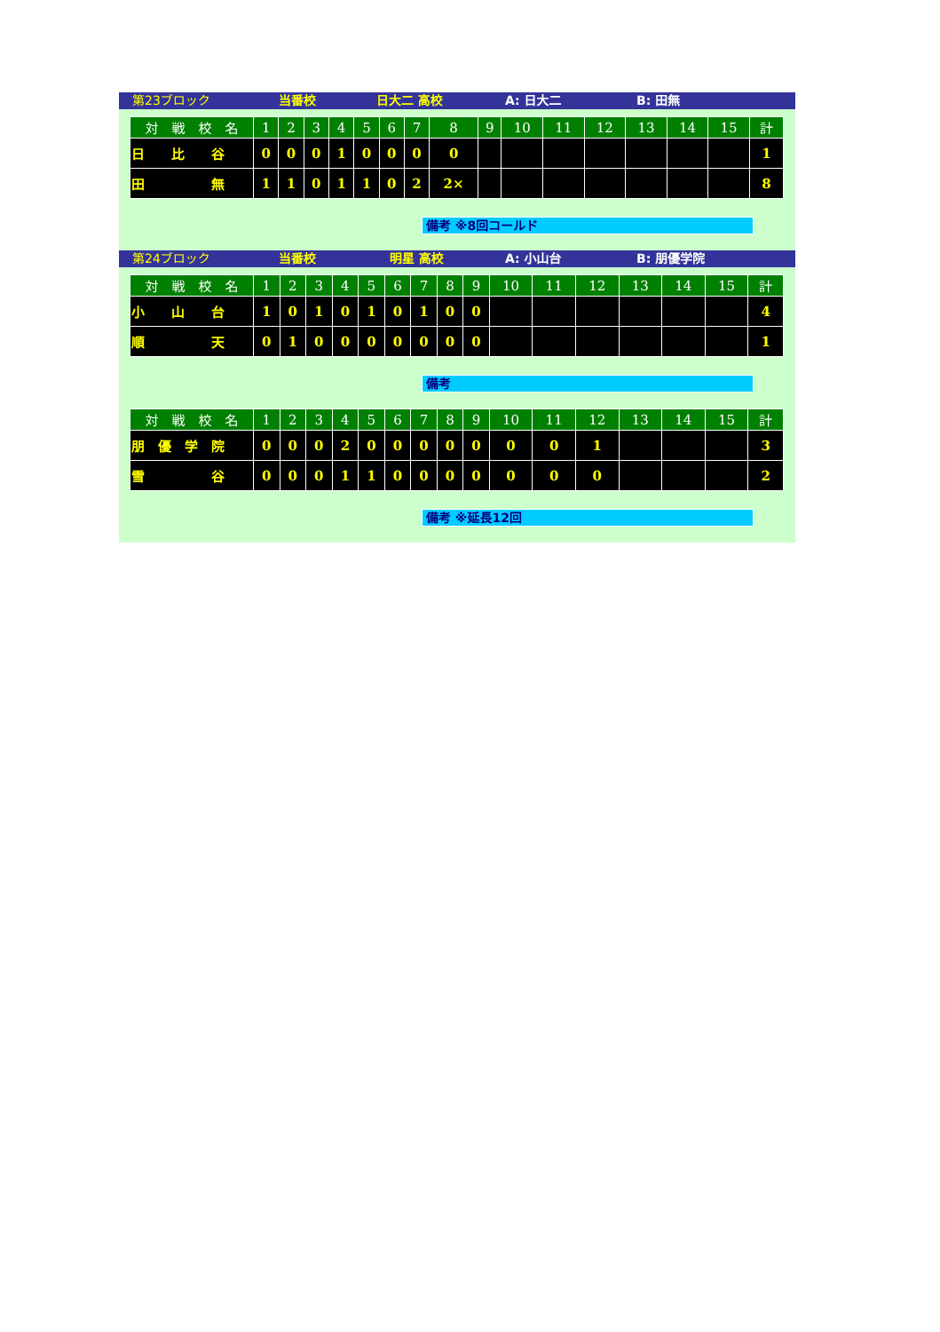第23ブロック 当番校 日大二 高校 A: 日大二 B: 田無
| 対 戦 校 名 | 1 | 2 | 3 | 4 | 5 | 6 | 7 | 8 | 9 | 10 | 11 | 12 | 13 | 14 | 15 | 計 |
| --- | --- | --- | --- | --- | --- | --- | --- | --- | --- | --- | --- | --- | --- | --- | --- | --- |
| 日 比 谷 | 0 | 0 | 0 | 1 | 0 | 0 | 0 | 0 | | | | | | | | 1 |
| 田 無 | 1 | 1 | 0 | 1 | 1 | 0 | 2 | 2× | | | | | | | | 8 |
備考 ※8回コールド
第24ブロック 当番校 明星 高校 A: 小山台 B: 朋優学院
| 対 戦 校 名 | 1 | 2 | 3 | 4 | 5 | 6 | 7 | 8 | 9 | 10 | 11 | 12 | 13 | 14 | 15 | 計 |
| --- | --- | --- | --- | --- | --- | --- | --- | --- | --- | --- | --- | --- | --- | --- | --- | --- |
| 小 山 台 | 1 | 0 | 1 | 0 | 1 | 0 | 1 | 0 | 0 | | | | | | | 4 |
| 順 天 | 0 | 1 | 0 | 0 | 0 | 0 | 0 | 0 | 0 | | | | | | | 1 |
備考
| 対 戦 校 名 | 1 | 2 | 3 | 4 | 5 | 6 | 7 | 8 | 9 | 10 | 11 | 12 | 13 | 14 | 15 | 計 |
| --- | --- | --- | --- | --- | --- | --- | --- | --- | --- | --- | --- | --- | --- | --- | --- | --- |
| 朋 優 学 院 | 0 | 0 | 0 | 2 | 0 | 0 | 0 | 0 | 0 | 0 | 0 | 1 | | | | 3 |
| 雪 谷 | 0 | 0 | 0 | 1 | 1 | 0 | 0 | 0 | 0 | 0 | 0 | 0 | | | | 2 |
備考 ※延長12回